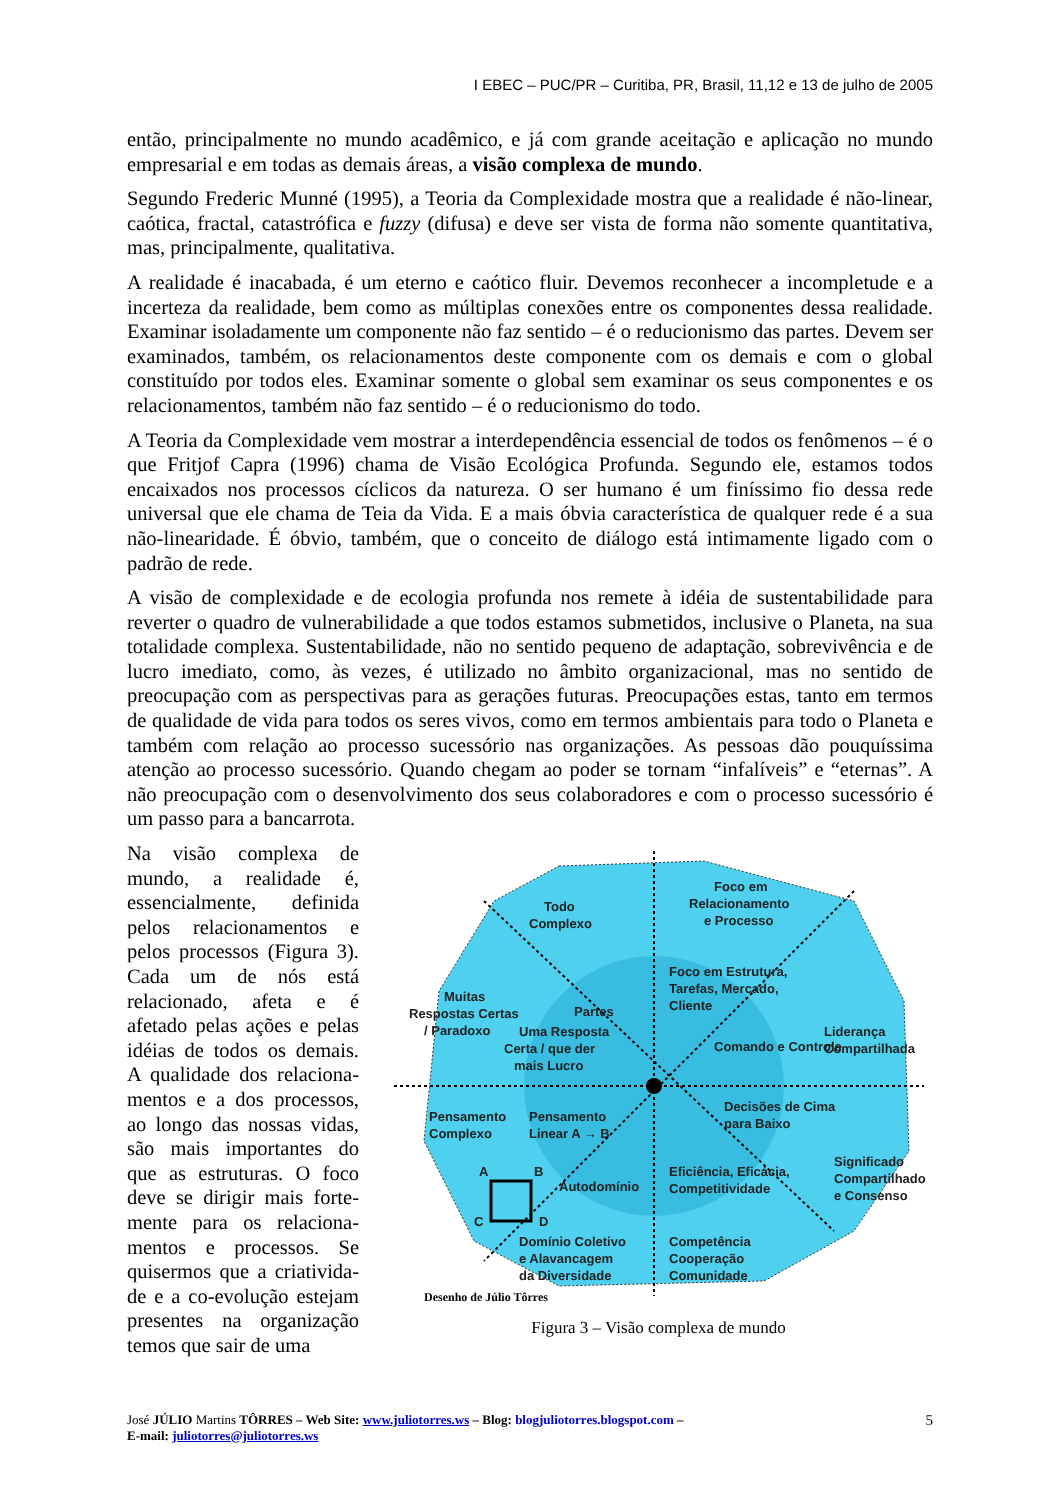I EBEC – PUC/PR – Curitiba, PR, Brasil, 11,12 e 13 de julho de 2005
então, principalmente no mundo acadêmico, e já com grande aceitação e aplicação no mundo empresarial e em todas as demais áreas, a visão complexa de mundo.
Segundo Frederic Munné (1995), a Teoria da Complexidade mostra que a realidade é não-linear, caótica, fractal, catastrófica e fuzzy (difusa) e deve ser vista de forma não somente quantitativa, mas, principalmente, qualitativa.
A realidade é inacabada, é um eterno e caótico fluir. Devemos reconhecer a incompletude e a incerteza da realidade, bem como as múltiplas conexões entre os componentes dessa realidade. Examinar isoladamente um componente não faz sentido – é o reducionismo das partes. Devem ser examinados, também, os relacionamentos deste componente com os demais e com o global constituído por todos eles. Examinar somente o global sem examinar os seus componentes e os relacionamentos, também não faz sentido – é o reducionismo do todo.
A Teoria da Complexidade vem mostrar a interdependência essencial de todos os fenômenos – é o que Fritjof Capra (1996) chama de Visão Ecológica Profunda. Segundo ele, estamos todos encaixados nos processos cíclicos da natureza. O ser humano é um finíssimo fio dessa rede universal que ele chama de Teia da Vida. E a mais óbvia característica de qualquer rede é a sua não-linearidade. É óbvio, também, que o conceito de diálogo está intimamente ligado com o padrão de rede.
A visão de complexidade e de ecologia profunda nos remete à idéia de sustentabilidade para reverter o quadro de vulnerabilidade a que todos estamos submetidos, inclusive o Planeta, na sua totalidade complexa. Sustentabilidade, não no sentido pequeno de adaptação, sobrevivência e de lucro imediato, como, às vezes, é utilizado no âmbito organizacional, mas no sentido de preocupação com as perspectivas para as gerações futuras. Preocupações estas, tanto em termos de qualidade de vida para todos os seres vivos, como em termos ambientais para todo o Planeta e também com relação ao processo sucessório nas organizações. As pessoas dão pouquíssima atenção ao processo sucessório. Quando chegam ao poder se tornam “infalíveis” e “eternas”. A não preocupação com o desenvolvimento dos seus colaboradores e com o processo sucessório é um passo para a bancarrota.
Na visão complexa de mundo, a realidade é, essencialmente, definida pelos relacionamentos e pelos processos (Figura 3). Cada um de nós está relacionado, afeta e é afetado pelas ações e pelas idéias de todos os demais. A qualidade dos relaciona-mentos e a dos processos, ao longo das nossas vidas, são mais importantes do que as estruturas. O foco deve se dirigir mais forte-mente para os relaciona-mentos e processos. Se quisermos que a criativida-de e a co-evolução estejam presentes na organização temos que sair de uma
Todo
Complexo
Foco em
Relacionamento
e Processo
Muitas
Respostas Certas
/ Paradoxo
Foco em Estrutura,
Tarefas, Mercado,
Cliente
Partes
Uma Resposta
Certa / que der
mais Lucro
Comando e Controle
Liderança
Compartilhada
Pensamento
Complexo
Pensamento
Linear A → B
Decisões de Cima
para Baixo
Significado
Compartilhado
e Consenso
A
B
C
D
Autodomínio
Eficiência, Eficácia,
Competitividade
Domínio Coletivo
e Alavancagem
da Diversidade
Competência
Cooperação
Comunidade
Desenho de Júlio Tôrres
Figura 3 – Visão complexa de mundo
José JÚLIO Martins TÔRRES – Web Site: www.juliotorres.ws – Blog: blogjuliotorres.blogspot.com –
E-mail: juliotorres@juliotorres.ws
5